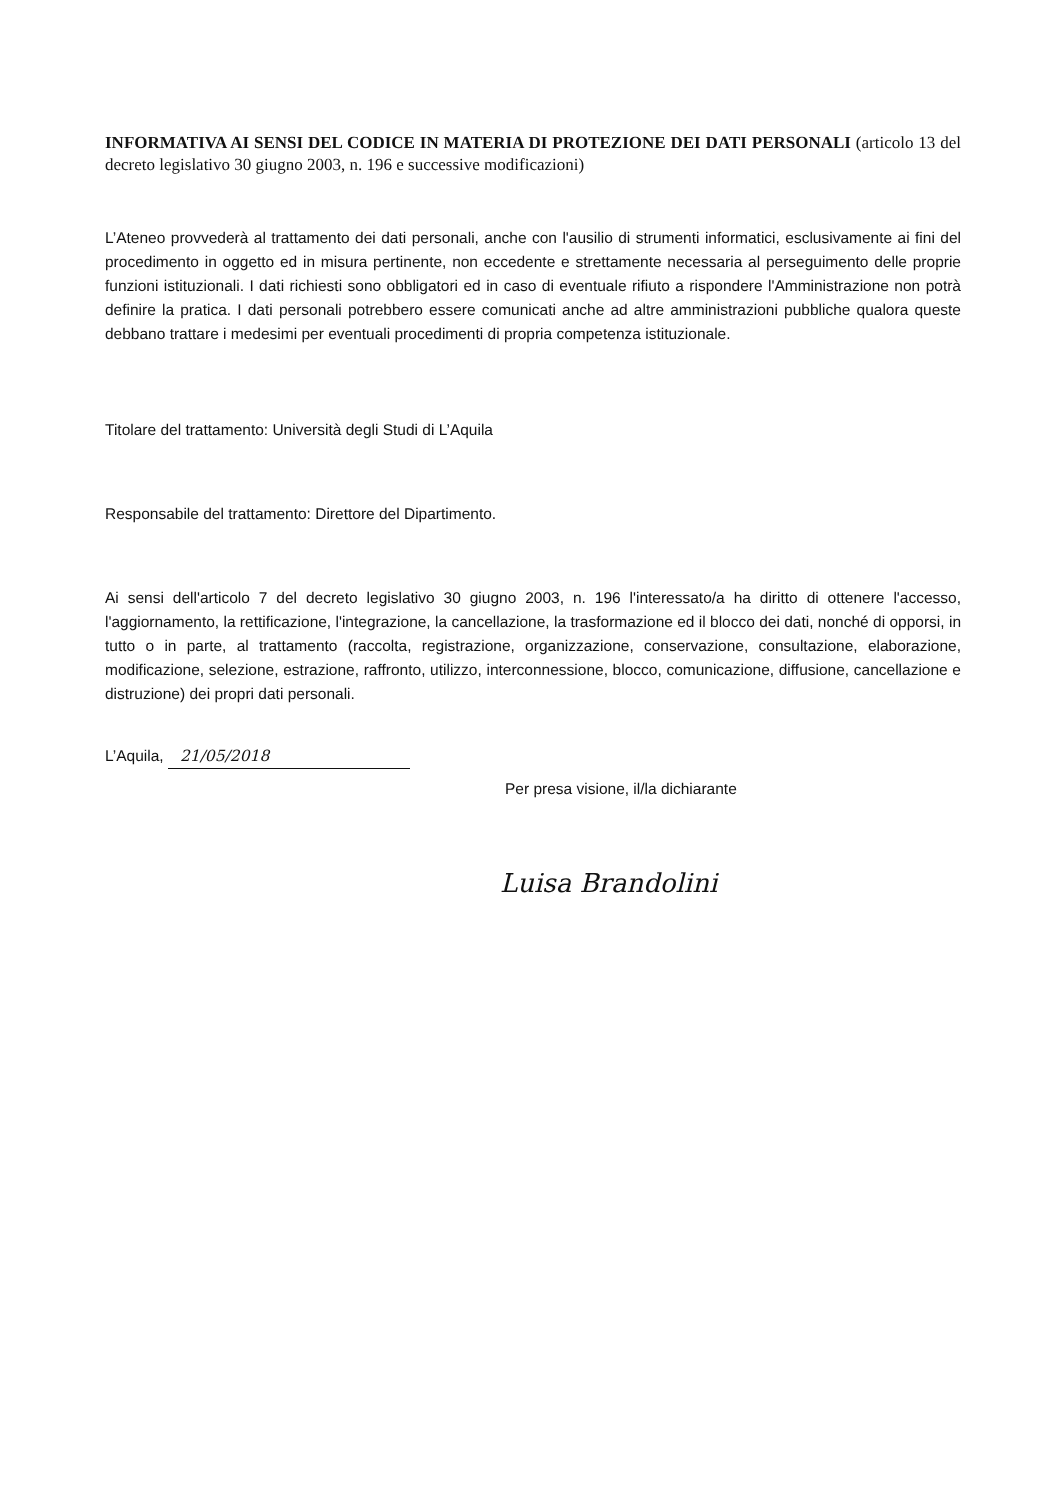INFORMATIVA AI SENSI DEL CODICE IN MATERIA DI PROTEZIONE DEI DATI PERSONALI (articolo 13 del decreto legislativo 30 giugno 2003, n. 196 e successive modificazioni)
L’Ateneo provvederà al trattamento dei dati personali, anche con l'ausilio di strumenti informatici, esclusivamente ai fini del procedimento in oggetto ed in misura pertinente, non eccedente e strettamente necessaria al perseguimento delle proprie funzioni istituzionali. I dati richiesti sono obbligatori ed in caso di eventuale rifiuto a rispondere l'Amministrazione non potrà definire la pratica. I dati personali potrebbero essere comunicati anche ad altre amministrazioni pubbliche qualora queste debbano trattare i medesimi per eventuali procedimenti di propria competenza istituzionale.
Titolare del trattamento: Università degli Studi di L’Aquila
Responsabile del trattamento: Direttore del Dipartimento.
Ai sensi dell'articolo 7 del decreto legislativo 30 giugno 2003, n. 196 l'interessato/a ha diritto di ottenere l'accesso, l'aggiornamento, la rettificazione, l'integrazione, la cancellazione, la trasformazione ed il blocco dei dati, nonché di opporsi, in tutto o in parte, al trattamento (raccolta, registrazione, organizzazione, conservazione, consultazione, elaborazione, modificazione, selezione, estrazione, raffronto, utilizzo, interconnessione, blocco, comunicazione, diffusione, cancellazione e distruzione) dei propri dati personali.
L’Aquila, 21/05/2018
Per presa visione, il/la dichiarante
Luisa Brandolini